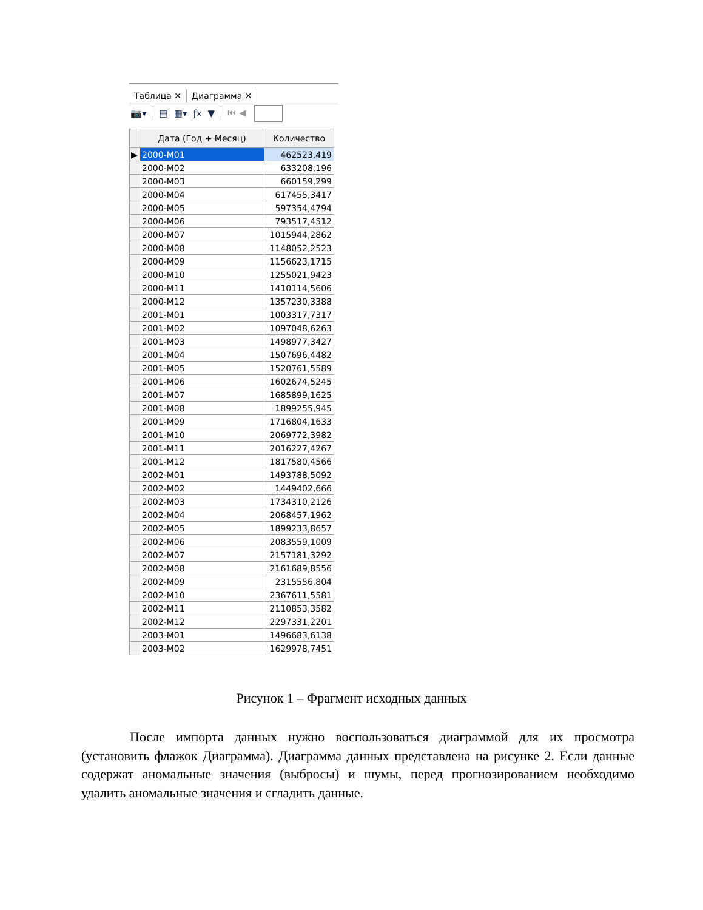Таблица ✕ Диаграмма ✕
📷▾ ▤ ▦▾ ƒx ▼ ⏮ ◀
| | Дата (Год + Месяц) | Количество |
| --- | --- | --- |
| ▶ | 2000-M01 | 462523,419 |
| | 2000-M02 | 633208,196 |
| | 2000-M03 | 660159,299 |
| | 2000-M04 | 617455,3417 |
| | 2000-M05 | 597354,4794 |
| | 2000-M06 | 793517,4512 |
| | 2000-M07 | 1015944,2862 |
| | 2000-M08 | 1148052,2523 |
| | 2000-M09 | 1156623,1715 |
| | 2000-M10 | 1255021,9423 |
| | 2000-M11 | 1410114,5606 |
| | 2000-M12 | 1357230,3388 |
| | 2001-M01 | 1003317,7317 |
| | 2001-M02 | 1097048,6263 |
| | 2001-M03 | 1498977,3427 |
| | 2001-M04 | 1507696,4482 |
| | 2001-M05 | 1520761,5589 |
| | 2001-M06 | 1602674,5245 |
| | 2001-M07 | 1685899,1625 |
| | 2001-M08 | 1899255,945 |
| | 2001-M09 | 1716804,1633 |
| | 2001-M10 | 2069772,3982 |
| | 2001-M11 | 2016227,4267 |
| | 2001-M12 | 1817580,4566 |
| | 2002-M01 | 1493788,5092 |
| | 2002-M02 | 1449402,666 |
| | 2002-M03 | 1734310,2126 |
| | 2002-M04 | 2068457,1962 |
| | 2002-M05 | 1899233,8657 |
| | 2002-M06 | 2083559,1009 |
| | 2002-M07 | 2157181,3292 |
| | 2002-M08 | 2161689,8556 |
| | 2002-M09 | 2315556,804 |
| | 2002-M10 | 2367611,5581 |
| | 2002-M11 | 2110853,3582 |
| | 2002-M12 | 2297331,2201 |
| | 2003-M01 | 1496683,6138 |
| | 2003-M02 | 1629978,7451 |
Рисунок 1 – Фрагмент исходных данных
После импорта данных нужно воспользоваться диаграммой для их просмотра (установить флажок Диаграмма). Диаграмма данных представлена на рисунке 2. Если данные содержат аномальные значения (выбросы) и шумы, перед прогнозированием необходимо удалить аномальные значения и сгладить данные.